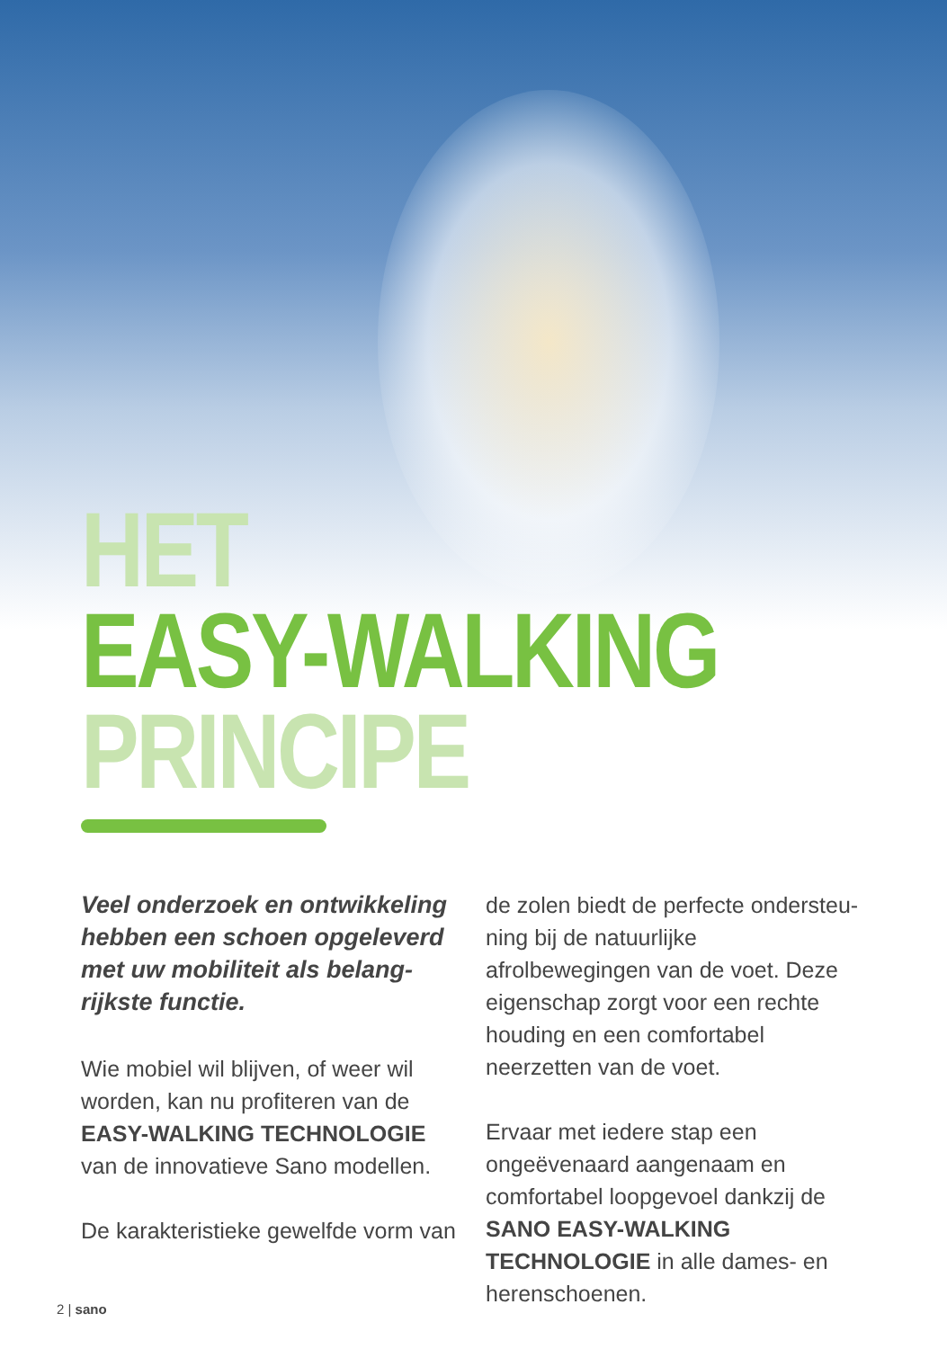HET
EASY-WALKING
PRINCIPE
Veel onderzoek en ontwikkeling hebben een schoen opgeleverd met uw mobiliteit als belang­rijkste functie.
Wie mobiel wil blijven, of weer wil worden, kan nu profiteren van de EASY-WALKING TECHNOLOGIE van de innovatieve Sano modellen.
De karakteristieke gewelfde vorm van
de zolen biedt de perfecte ondersteu­ning bij de natuurlijke afrolbewegingen van de voet. Deze eigenschap zorgt voor een rechte houding en een comfortabel neerzetten van de voet.
Ervaar met iedere stap een ongeëven­aard aangenaam en comfortabel loop­gevoel dankzij de SANO EASY-WALKING TECHNOLOGIE in alle dames- en heren­schoenen.
2 | sano